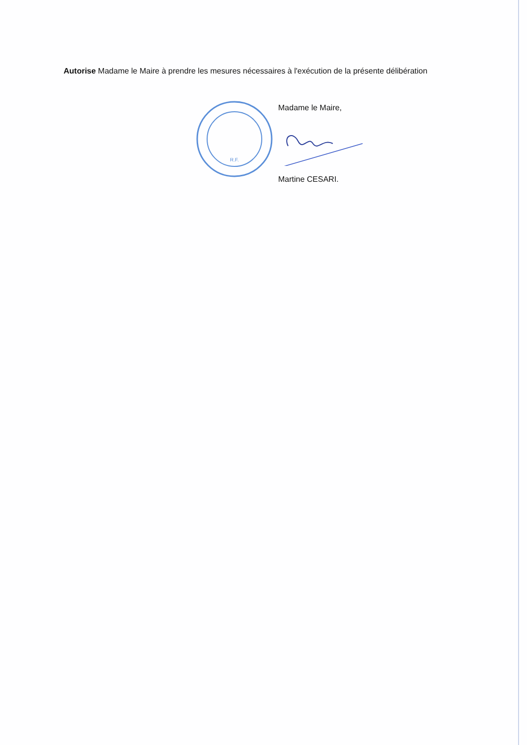Autorise Madame le Maire à prendre les mesures nécessaires à l'exécution de la présente délibération
R.F.
Madame le Maire,
Martine CESARI.